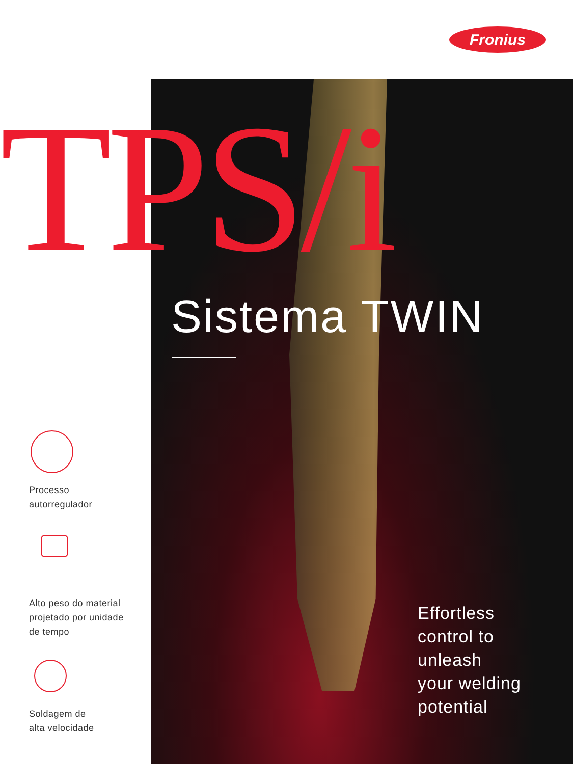Fronius
TPS/i
Sistema TWIN
Effortless
control to
unleash
your welding
potential
Processo
autorregulador
Alto peso do material
projetado por unidade
de tempo
Soldagem de
alta velocidade